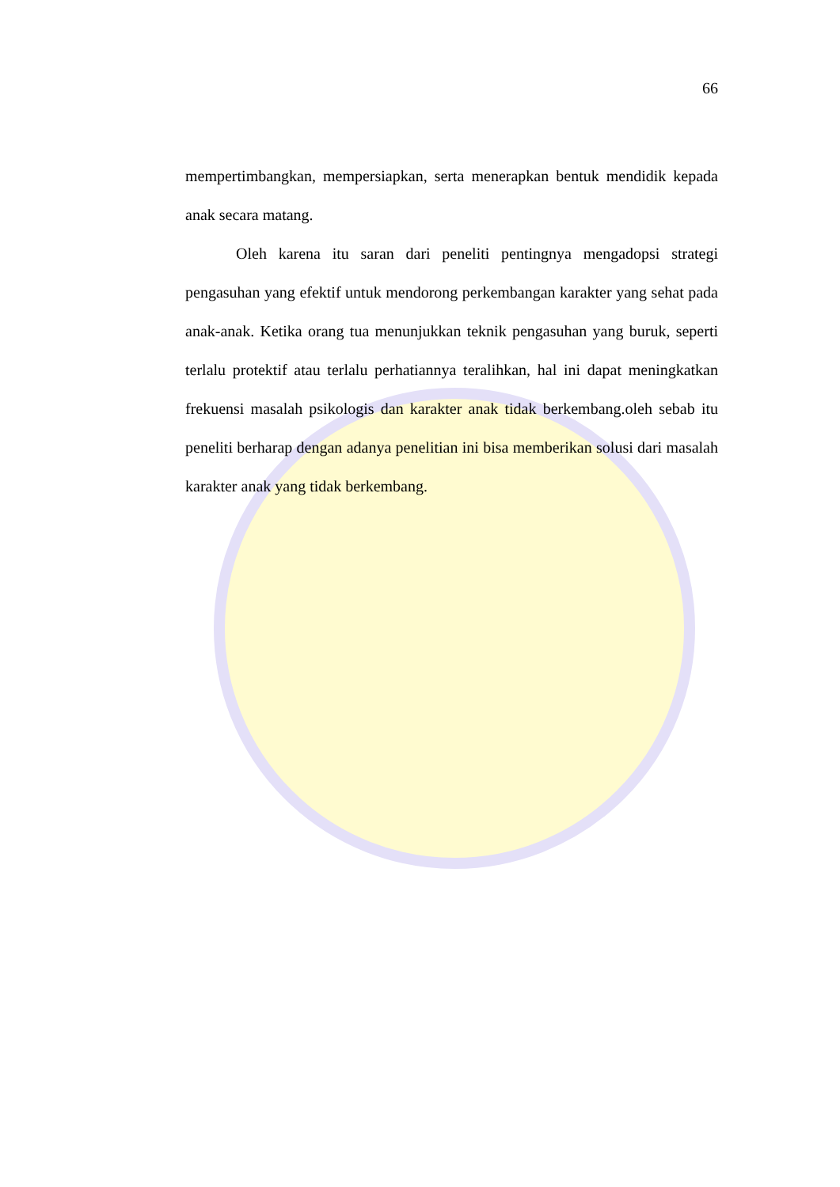66
mempertimbangkan, mempersiapkan, serta menerapkan bentuk mendidik kepada anak secara matang.
Oleh karena itu saran dari peneliti pentingnya mengadopsi strategi pengasuhan yang efektif untuk mendorong perkembangan karakter yang sehat pada anak-anak. Ketika orang tua menunjukkan teknik pengasuhan yang buruk, seperti terlalu protektif atau terlalu perhatiannya teralihkan, hal ini dapat meningkatkan frekuensi masalah psikologis dan karakter anak tidak berkembang.oleh sebab itu peneliti berharap dengan adanya penelitian ini bisa memberikan solusi dari masalah karakter anak yang tidak berkembang.